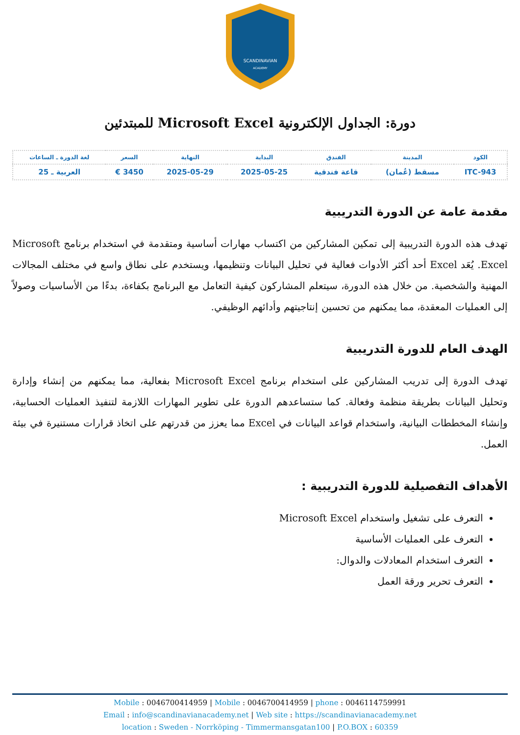SCANDINAVIAN
ACADEMY
دورة: الجداول الإلكترونية Microsoft Excel للمبتدئين
| الكود | المدينة | الفندق | البداية | النهاية | السعر | لغة الدورة ـ الساعات |
| --- | --- | --- | --- | --- | --- | --- |
| ITC-943 | مسقط (عُمان) | قاعة فندقية | 2025-05-25 | 2025-05-29 | 3450 € | العربية ـ 25 |
مقدمة عامة عن الدورة التدريبية
تهدف هذه الدورة التدريبية إلى تمكين المشاركين من اكتساب مهارات أساسية ومتقدمة في استخدام برنامج Microsoft Excel. يُعَد Excel أحد أكثر الأدوات فعالية في تحليل البيانات وتنظيمها، ويستخدم على نطاق واسع في مختلف المجالات المهنية والشخصية. من خلال هذه الدورة، سيتعلم المشاركون كيفية التعامل مع البرنامج بكفاءة، بدءًا من الأساسيات وصولاً إلى العمليات المعقدة، مما يمكنهم من تحسين إنتاجيتهم وأدائهم الوظيفي.
الهدف العام للدورة التدريبية
تهدف الدورة إلى تدريب المشاركين على استخدام برنامج Microsoft Excel بفعالية، مما يمكنهم من إنشاء وإدارة وتحليل البيانات بطريقة منظمة وفعالة. كما ستساعدهم الدورة على تطوير المهارات اللازمة لتنفيذ العمليات الحسابية، وإنشاء المخططات البيانية، واستخدام قواعد البيانات في Excel مما يعزز من قدرتهم على اتخاذ قرارات مستنيرة في بيئة العمل.
الأهداف التفصيلية للدورة التدريبية :
التعرف على تشغيل واستخدام Microsoft Excel
التعرف على العمليات الأساسية
التعرف استخدام المعادلات والدوال:
التعرف تحرير ورقة العمل
Mobile : 0046700414959 | Mobile : 0046700414959 | phone : 0046114759991
Email : info@scandinavianacademy.net | Web site : https://scandinavianacademy.net
location : Sweden - Norrköping - Timmermansgatan100 | P.O.BOX : 60359